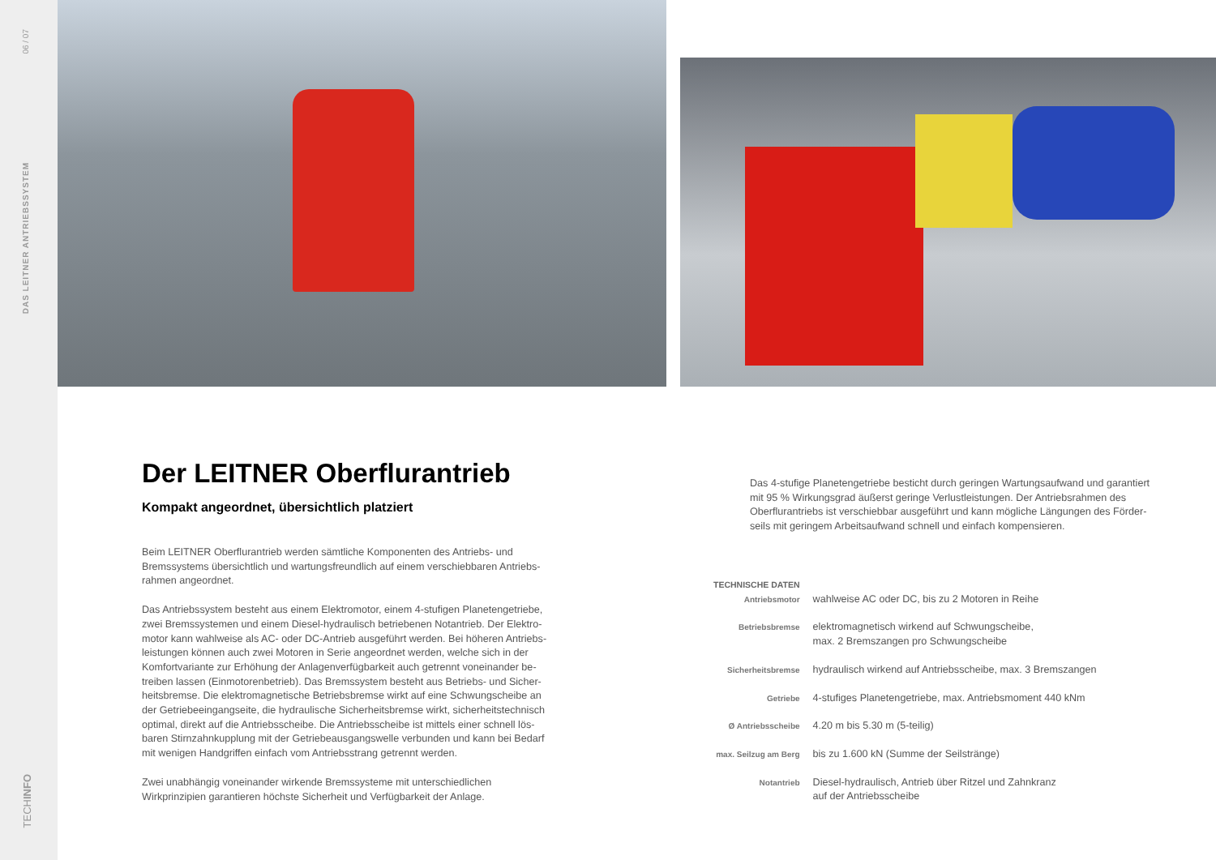06 / 07
DAS LEITNER ANTRIEBSSYSTEM
TECHINFO
Der LEITNER Oberflurantrieb
Kompakt angeordnet, übersichtlich platziert
Beim LEITNER Oberflurantrieb werden sämtliche Komponenten des Antriebs- und Bremssystems übersichtlich und wartungsfreundlich auf einem verschiebbaren Antriebs­rahmen angeordnet.
Das Antriebssystem besteht aus einem Elektromotor, einem 4-stufigen Planetengetriebe, zwei Bremssystemen und einem Diesel-hydraulisch betriebenen Notantrieb. Der Elektro­motor kann wahlweise als AC- oder DC-Antrieb ausgeführt werden. Bei höheren Antriebs­leistungen können auch zwei Motoren in Serie angeordnet werden, welche sich in der Komfortvariante zur Erhöhung der Anlagenverfügbarkeit auch getrennt voneinander be­treiben lassen (Einmotorenbetrieb). Das Bremssystem besteht aus Betriebs- und Sicher­heitsbremse. Die elektromagnetische Betriebsbremse wirkt auf eine Schwungscheibe an der Getriebeeingangseite, die hydraulische Sicherheitsbremse wirkt, sicherheitstechnisch optimal, direkt auf die Antriebsscheibe. Die Antriebsscheibe ist mittels einer schnell lös­baren Stirnzahnkupplung mit der Getriebeausgangswelle verbunden und kann bei Bedarf mit wenigen Handgriffen einfach vom Antriebsstrang getrennt werden.
Zwei unabhängig voneinander wirkende Bremssysteme mit unterschiedlichen Wirkprinzipien garantieren höchste Sicherheit und Verfügbarkeit der Anlage.
Das 4-stufige Planetengetriebe besticht durch geringen Wartungsaufwand und garan­tiert mit 95 % Wirkungsgrad äußerst geringe Verlustleistungen. Der Antriebsrahmen des Oberflurantriebs ist verschiebbar ausgeführt und kann mögliche Längungen des Förder­seils mit geringem Arbeitsaufwand schnell und einfach kompensieren.
| TECHNISCHE DATEN | |
| Antriebsmotor | wahlweise AC oder DC, bis zu 2 Motoren in Reihe |
| Betriebsbremse | elektromagnetisch wirkend auf Schwungscheibe, max. 2 Bremszangen pro Schwungscheibe |
| Sicherheitsbremse | hydraulisch wirkend auf Antriebsscheibe, max. 3 Bremszangen |
| Getriebe | 4-stufiges Planetengetriebe, max. Antriebsmoment 440 kNm |
| Ø Antriebsscheibe | 4.20 m bis 5.30 m (5-teilig) |
| max. Seilzug am Berg | bis zu 1.600 kN (Summe der Seilstränge) |
| Notantrieb | Diesel-hydraulisch, Antrieb über Ritzel und Zahnkranz auf der Antriebsscheibe |